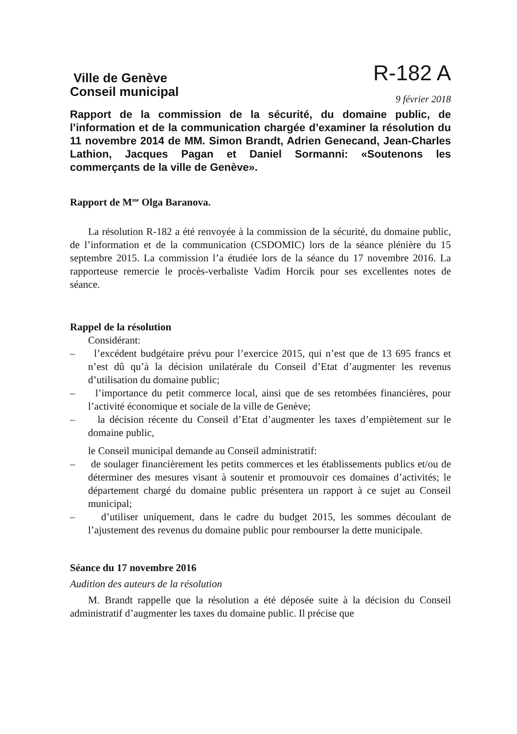Ville de Genève
Conseil municipal
R-182 A
9 février 2018
Rapport de la commission de la sécurité, du domaine public, de l’information et de la communication chargée d’examiner la résolution du 11 novembre 2014 de MM. Simon Brandt, Adrien Genecand, Jean-Charles Lathion, Jacques Pagan et Daniel Sormanni: «Soutenons les commerçants de la ville de Genève».
Rapport de M<sup>me</sup> Olga Baranova.
La résolution R-182 a été renvoyée à la commission de la sécurité, du domaine public, de l’information et de la communication (CSDOMIC) lors de la séance plénière du 15 septembre 2015. La commission l’a étudiée lors de la séance du 17 novembre 2016. La rapporteuse remercie le procès-verbaliste Vadim Horcik pour ses excellentes notes de séance.
Rappel de la résolution
Considérant:
– l’excédent budgétaire prévu pour l’exercice 2015, qui n’est que de 13 695 francs et n’est dû qu’à la décision unilatérale du Conseil d’Etat d’augmenter les revenus d’utilisation du domaine public;
– l’importance du petit commerce local, ainsi que de ses retombées financières, pour l’activité économique et sociale de la ville de Genève;
– la décision récente du Conseil d’Etat d’augmenter les taxes d’empiètement sur le domaine public,
le Conseil municipal demande au Conseil administratif:
– de soulager financièrement les petits commerces et les établissements publics et/ou de déterminer des mesures visant à soutenir et promouvoir ces domaines d’activités; le département chargé du domaine public présentera un rapport à ce sujet au Conseil municipal;
– d’utiliser uniquement, dans le cadre du budget 2015, les sommes découlant de l’ajustement des revenus du domaine public pour rembourser la dette municipale.
Séance du 17 novembre 2016
Audition des auteurs de la résolution
M. Brandt rappelle que la résolution a été déposée suite à la décision du Conseil administratif d’augmenter les taxes du domaine public. Il précise que